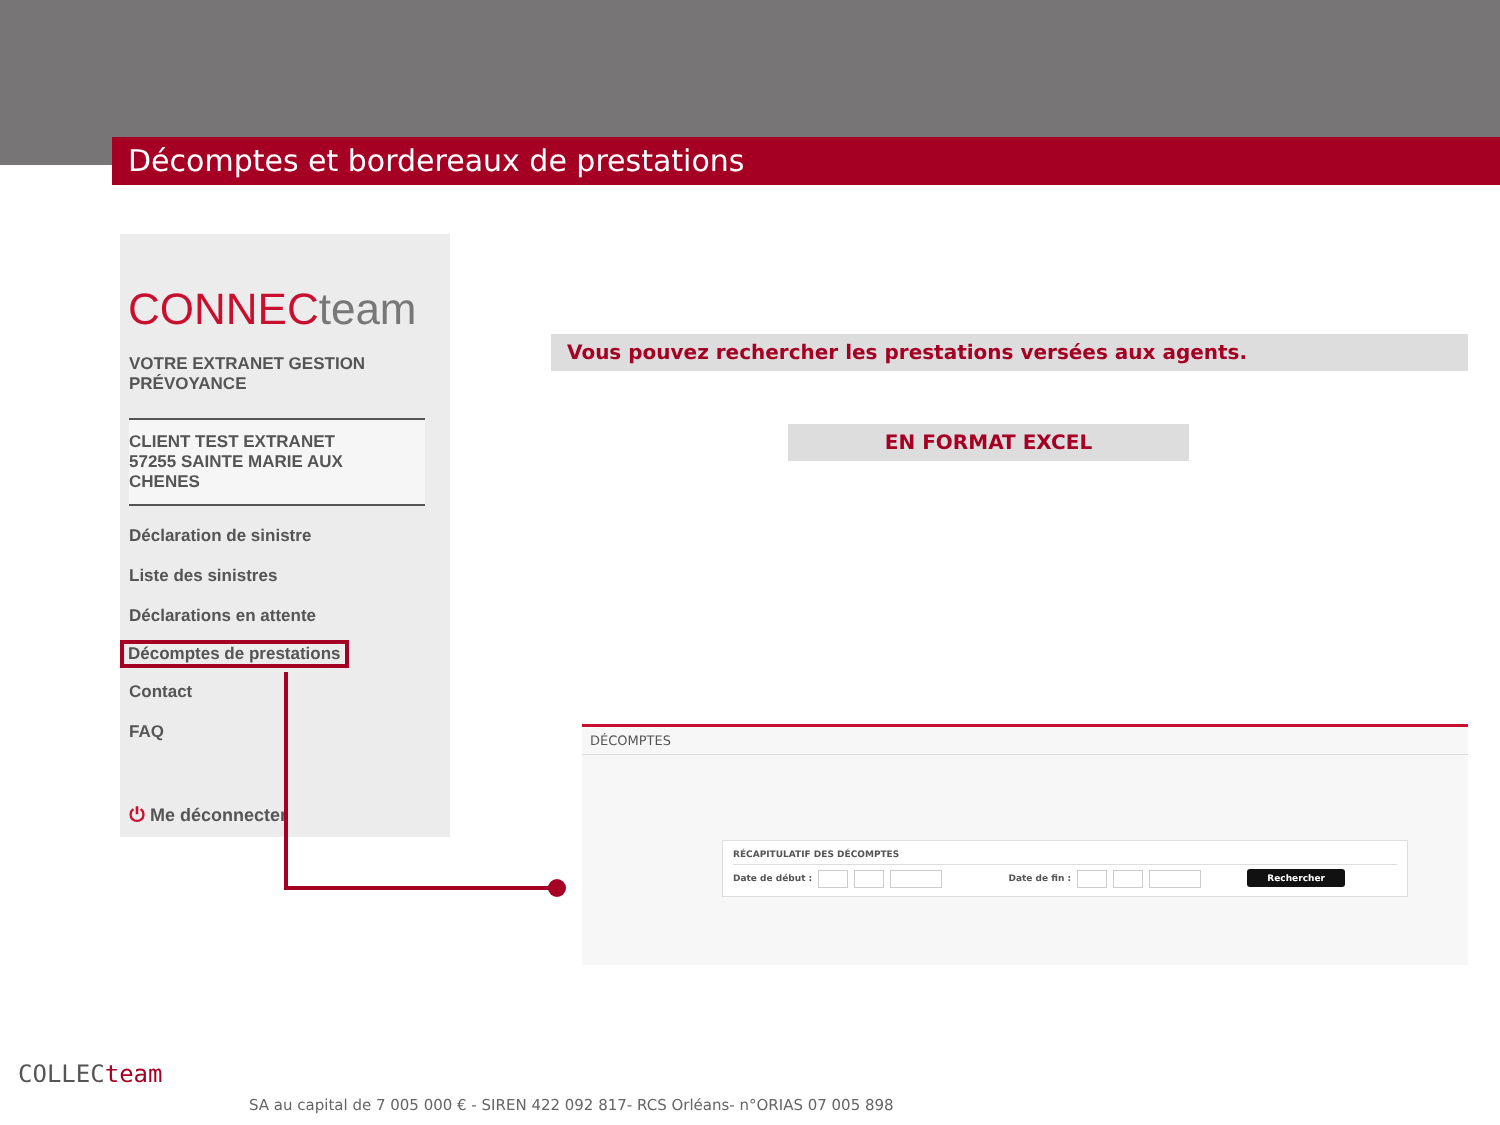Décomptes et bordereaux de prestations
CONNECteam
VOTRE EXTRANET GESTION
PRÉVOYANCE
CLIENT TEST EXTRANET
57255 SAINTE MARIE AUX
CHENES
Déclaration de sinistre
Liste des sinistres
Déclarations en attente
Décomptes de prestations
Contact
FAQ
⏻ Me déconnecter
Vous pouvez rechercher les prestations versées aux agents.
EN FORMAT EXCEL
DÉCOMPTES
RÉCAPITULATIF DES DÉCOMPTES
Date de début : Date de fin : Rechercher
COLLECteam
SA au capital de 7 005 000 € - SIREN 422 092 817- RCS Orléans- n°ORIAS 07 005 898